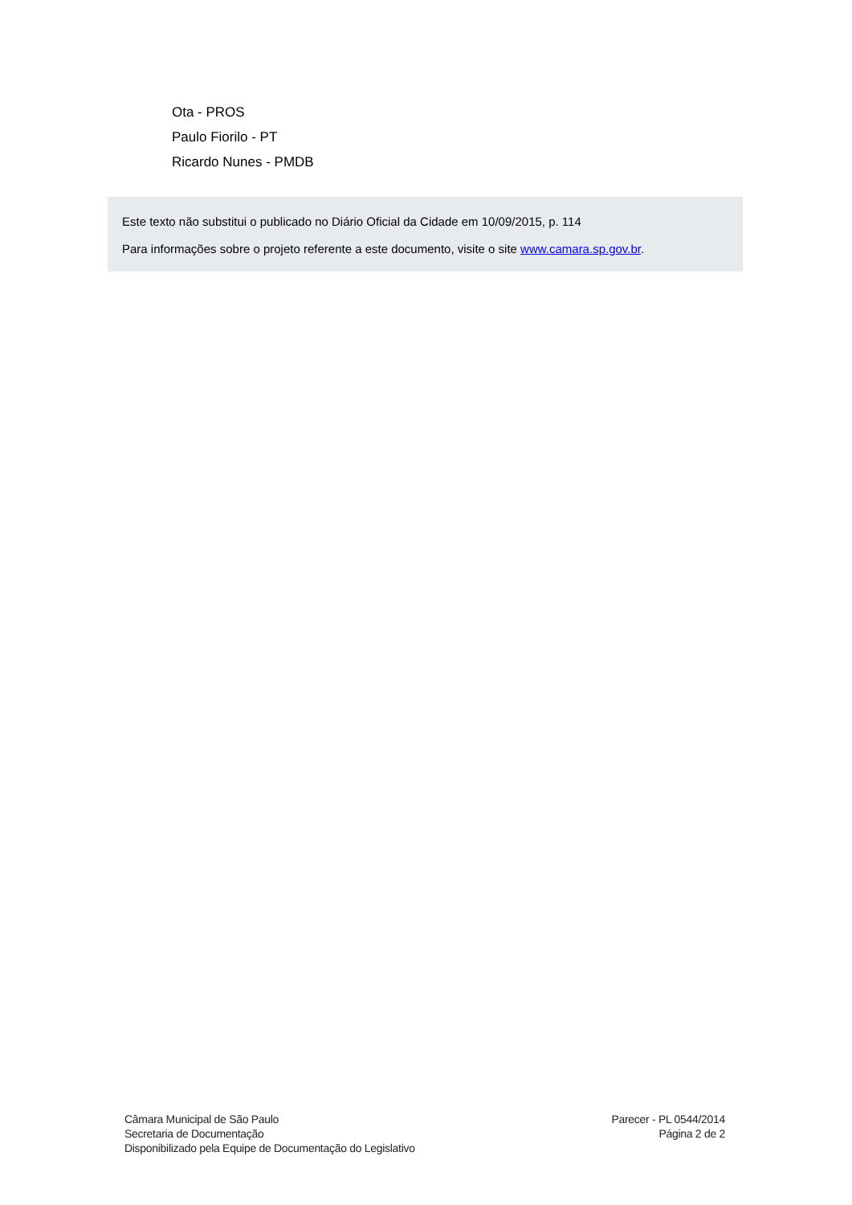Ota - PROS
Paulo Fiorilo - PT
Ricardo Nunes - PMDB
Este texto não substitui o publicado no Diário Oficial da Cidade em 10/09/2015, p. 114
Para informações sobre o projeto referente a este documento, visite o site www.camara.sp.gov.br.
Câmara Municipal de São Paulo
Secretaria de Documentação
Disponibilizado pela Equipe de Documentação do Legislativo
Parecer - PL 0544/2014
Página 2 de 2